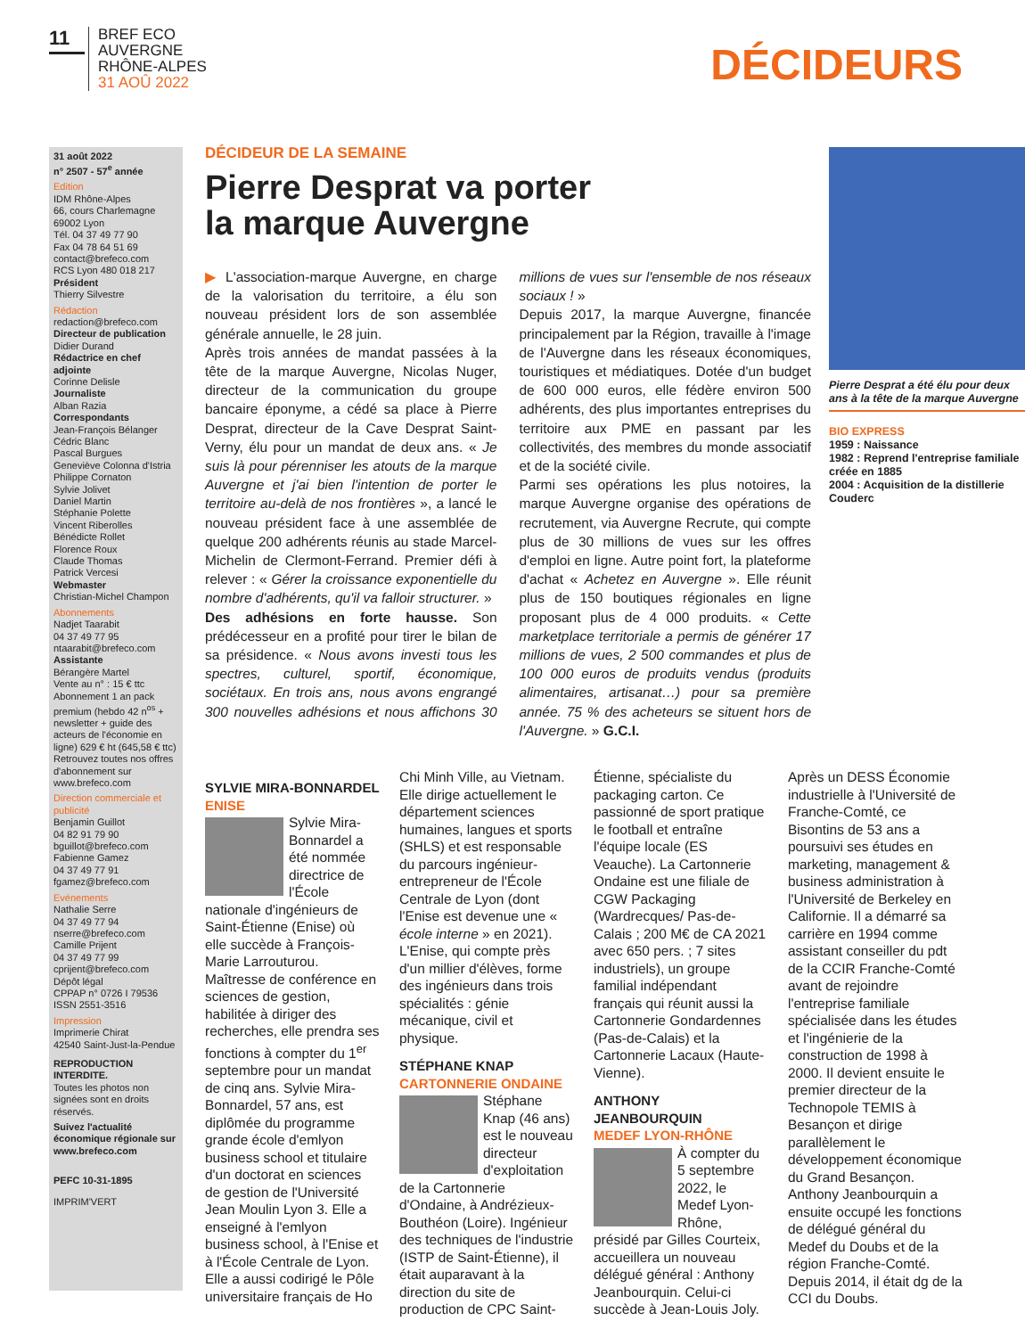11
BREF ECO
AUVERGNE
RHÔNE-ALPES
31 AOÛ 2022
DÉCIDEURS
31 août 2022
n° 2507 - 57<sup>e</sup> année
Edition
IDM Rhône-Alpes
66, cours Charlemagne
69002 Lyon
Tél. 04 37 49 77 90
Fax 04 78 64 51 69
contact@brefeco.com
RCS Lyon 480 018 217
Président
Thierry Silvestre
Rédaction
redaction@brefeco.com
Directeur de publication
Didier Durand
Rédactrice en chef adjointe
Corinne Delisle
Journaliste
Alban Razia
Correspondants
Jean-François Bélanger
Cédric Blanc
Pascal Burgues
Geneviève Colonna d'Istria
Philippe Cornaton
Sylvie Jolivet
Daniel Martin
Stéphanie Polette
Vincent Riberolles
Bénédicte Rollet
Florence Roux
Claude Thomas
Patrick Vercesi
Webmaster
Christian-Michel Champon
Abonnements
Nadjet Taarabit
04 37 49 77 95
ntaarabit@brefeco.com
Assistante
Bérangère Martel
Vente au n° : 15 € ttc
Abonnement 1 an pack premium (hebdo 42 n<sup>os</sup> + newsletter + guide des acteurs de l'économie en ligne) 629 € ht (645,58 € ttc)
Retrouvez toutes nos offres d'abonnement sur www.brefeco.com
Direction commerciale et publicité
Benjamin Guillot
04 82 91 79 90
bguillot@brefeco.com
Fabienne Gamez
04 37 49 77 91
fgamez@brefeco.com
Evénements
Nathalie Serre
04 37 49 77 94
nserre@brefeco.com
Camille Prijent
04 37 49 77 99
cprijent@brefeco.com
Dépôt légal
CPPAP n° 0726 I 79536
ISSN 2551-3516
Impression
Imprimerie Chirat
42540 Saint-Just-la-Pendue
REPRODUCTION INTERDITE.
Toutes les photos non signées sont en droits réservés.
Suivez l'actualité économique régionale sur www.brefeco.com
PEFC 10-31-1895
IMPRIM'VERT
DÉCIDEUR DE LA SEMAINE
Pierre Desprat va porter
la marque Auvergne
▶ L'association-marque Auvergne, en charge de la valorisation du territoire, a élu son nouveau président lors de son assemblée générale annuelle, le 28 juin.
Après trois années de mandat passées à la tête de la marque Auvergne, Nicolas Nuger, directeur de la communication du groupe bancaire éponyme, a cédé sa place à Pierre Desprat, directeur de la Cave Desprat Saint-Verny, élu pour un mandat de deux ans. « Je suis là pour pérenniser les atouts de la marque Auvergne et j'ai bien l'intention de porter le territoire au-delà de nos frontières », a lancé le nouveau président face à une assemblée de quelque 200 adhérents réunis au stade Marcel-Michelin de Clermont-Ferrand. Premier défi à relever : « Gérer la croissance exponentielle du nombre d'adhérents, qu'il va falloir structurer. »
Des adhésions en forte hausse. Son prédécesseur en a profité pour tirer le bilan de sa présidence. « Nous avons investi tous les spectres, culturel, sportif, économique, sociétaux. En trois ans, nous avons engrangé 300 nouvelles adhésions et nous affichons 30 millions de vues sur l'ensemble de nos réseaux sociaux ! »
Depuis 2017, la marque Auvergne, financée principalement par la Région, travaille à l'image de l'Auvergne dans les réseaux économiques, touristiques et médiatiques. Dotée d'un budget de 600 000 euros, elle fédère environ 500 adhérents, des plus importantes entreprises du territoire aux PME en passant par les collectivités, des membres du monde associatif et de la société civile.
Parmi ses opérations les plus notoires, la marque Auvergne organise des opérations de recrutement, via Auvergne Recrute, qui compte plus de 30 millions de vues sur les offres d'emploi en ligne. Autre point fort, la plateforme d'achat « Achetez en Auvergne ». Elle réunit plus de 150 boutiques régionales en ligne proposant plus de 4 000 produits. « Cette marketplace territoriale a permis de générer 17 millions de vues, 2 500 commandes et plus de 100 000 euros de produits vendus (produits alimentaires, artisanat…) pour sa première année. 75 % des acheteurs se situent hors de l'Auvergne. » G.C.I.
Pierre Desprat a été élu pour deux ans à la tête de la marque Auvergne
BIO EXPRESS
1959 : Naissance
1982 : Reprend l'entreprise familiale créée en 1885
2004 : Acquisition de la distillerie Couderc
SYLVIE MIRA-BONNARDEL
ENISE
Sylvie Mira-Bonnardel a été nommée directrice de l'École nationale d'ingénieurs de Saint-Étienne (Enise) où elle succède à François-Marie Larrouturou. Maîtresse de conférence en sciences de gestion, habilitée à diriger des recherches, elle prendra ses fonctions à compter du 1<sup>er</sup> septembre pour un mandat de cinq ans. Sylvie Mira-Bonnardel, 57 ans, est diplômée du programme grande école d'emlyon business school et titulaire d'un doctorat en sciences de gestion de l'Université Jean Moulin Lyon 3. Elle a enseigné à l'emlyon business school, à l'Enise et à l'École Centrale de Lyon. Elle a aussi codirigé le Pôle universitaire français de Ho Chi Minh Ville, au Vietnam. Elle dirige actuellement le département sciences humaines, langues et sports (SHLS) et est responsable du parcours ingénieur-entrepreneur de l'École Centrale de Lyon (dont l'Enise est devenue une « école interne » en 2021). L'Enise, qui compte près d'un millier d'élèves, forme des ingénieurs dans trois spécialités : génie mécanique, civil et physique.
STÉPHANE KNAP
CARTONNERIE ONDAINE
Stéphane Knap (46 ans) est le nouveau directeur d'exploitation de la Cartonnerie d'Ondaine, à Andrézieux-Bouthéon (Loire). Ingénieur des techniques de l'industrie (ISTP de Saint-Étienne), il était auparavant à la direction du site de production de CPC Saint-Étienne, spécialiste du packaging carton. Ce passionné de sport pratique le football et entraîne l'équipe locale (ES Veauche). La Cartonnerie Ondaine est une filiale de CGW Packaging (Wardrecques/ Pas-de-Calais ; 200 M€ de CA 2021 avec 650 pers. ; 7 sites industriels), un groupe familial indépendant français qui réunit aussi la Cartonnerie Gondardennes (Pas-de-Calais) et la Cartonnerie Lacaux (Haute-Vienne).
ANTHONY JEANBOURQUIN
MEDEF LYON-RHÔNE
À compter du 5 septembre 2022, le Medef Lyon-Rhône, présidé par Gilles Courteix, accueillera un nouveau délégué général : Anthony Jeanbourquin. Celui-ci succède à Jean-Louis Joly. Après un DESS Économie industrielle à l'Université de Franche-Comté, ce Bisontins de 53 ans a poursuivi ses études en marketing, management & business administration à l'Université de Berkeley en Californie. Il a démarré sa carrière en 1994 comme assistant conseiller du pdt de la CCIR Franche-Comté avant de rejoindre l'entreprise familiale spécialisée dans les études et l'ingénierie de la construction de 1998 à 2000. Il devient ensuite le premier directeur de la Technopole TEMIS à Besançon et dirige parallèlement le développement économique du Grand Besançon. Anthony Jeanbourquin a ensuite occupé les fonctions de délégué général du Medef du Doubs et de la région Franche-Comté. Depuis 2014, il était dg de la CCI du Doubs.